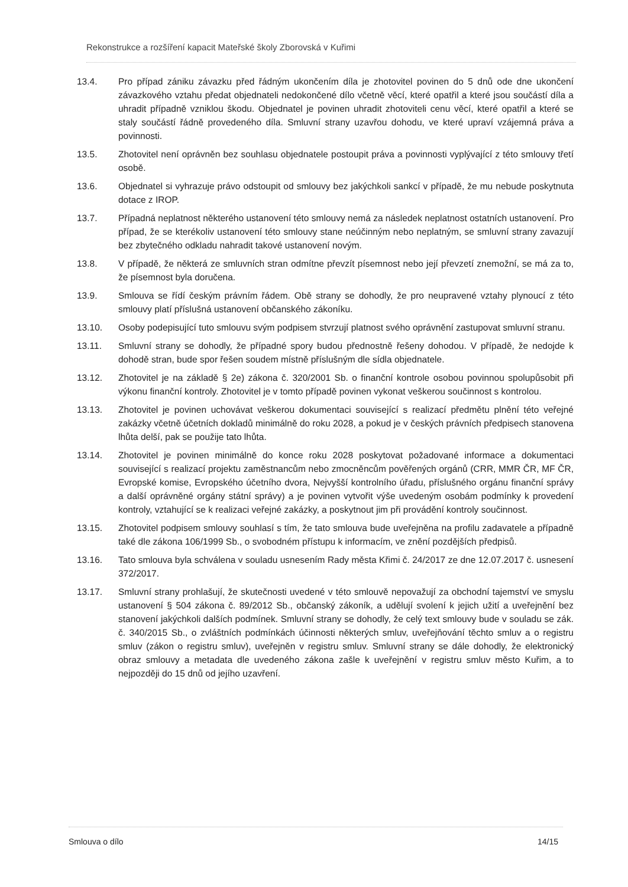Rekonstrukce a rozšíření kapacit Mateřské školy Zborovská v Kuřimi
13.4. Pro případ zániku závazku před řádným ukončením díla je zhotovitel povinen do 5 dnů ode dne ukončení závazkového vztahu předat objednateli nedokončené dílo včetně věcí, které opatřil a které jsou součástí díla a uhradit případně vzniklou škodu. Objednatel je povinen uhradit zhotoviteli cenu věcí, které opatřil a které se staly součástí řádně provedeného díla. Smluvní strany uzavřou dohodu, ve které upraví vzájemná práva a povinnosti.
13.5. Zhotovitel není oprávněn bez souhlasu objednatele postoupit práva a povinnosti vyplývající z této smlouvy třetí osobě.
13.6. Objednatel si vyhrazuje právo odstoupit od smlouvy bez jakýchkoli sankcí v případě, že mu nebude poskytnuta dotace z IROP.
13.7. Případná neplatnost některého ustanovení této smlouvy nemá za následek neplatnost ostatních ustanovení. Pro případ, že se kterékoliv ustanovení této smlouvy stane neúčinným nebo neplatným, se smluvní strany zavazují bez zbytečného odkladu nahradit takové ustanovení novým.
13.8. V případě, že některá ze smluvních stran odmítne převzít písemnost nebo její převzetí znemožní, se má za to, že písemnost byla doručena.
13.9. Smlouva se řídí českým právním řádem. Obě strany se dohodly, že pro neupravené vztahy plynoucí z této smlouvy platí příslušná ustanovení občanského zákoníku.
13.10. Osoby podepisující tuto smlouvu svým podpisem stvrzují platnost svého oprávnění zastupovat smluvní stranu.
13.11. Smluvní strany se dohodly, že případné spory budou přednostně řešeny dohodou. V případě, že nedojde k dohodě stran, bude spor řešen soudem místně příslušným dle sídla objednatele.
13.12. Zhotovitel je na základě § 2e) zákona č. 320/2001 Sb. o finanční kontrole osobou povinnou spolupůsobit při výkonu finanční kontroly. Zhotovitel je v tomto případě povinen vykonat veškerou součinnost s kontrolou.
13.13. Zhotovitel je povinen uchovávat veškerou dokumentaci související s realizací předmětu plnění této veřejné zakázky včetně účetních dokladů minimálně do roku 2028, a pokud je v českých právních předpisech stanovena lhůta delší, pak se použije tato lhůta.
13.14. Zhotovitel je povinen minimálně do konce roku 2028 poskytovat požadované informace a dokumentaci související s realizací projektu zaměstnancům nebo zmocněncům pověřených orgánů (CRR, MMR ČR, MF ČR, Evropské komise, Evropského účetního dvora, Nejvyšší kontrolního úřadu, příslušného orgánu finanční správy a další oprávněné orgány státní správy) a je povinen vytvořit výše uvedeným osobám podmínky k provedení kontroly, vztahující se k realizaci veřejné zakázky, a poskytnout jim při provádění kontroly součinnost.
13.15. Zhotovitel podpisem smlouvy souhlasí s tím, že tato smlouva bude uveřejněna na profilu zadavatele a případně také dle zákona 106/1999 Sb., o svobodném přístupu k informacím, ve znění pozdějších předpisů.
13.16. Tato smlouva byla schválena v souladu usnesením Rady města Křimi č. 24/2017 ze dne 12.07.2017 č. usnesení 372/2017.
13.17. Smluvní strany prohlašují, že skutečnosti uvedené v této smlouvě nepovažují za obchodní tajemství ve smyslu ustanovení § 504 zákona č. 89/2012 Sb., občanský zákoník, a udělují svolení k jejich užití a uveřejnění bez stanovení jakýchkoli dalších podmínek. Smluvní strany se dohodly, že celý text smlouvy bude v souladu se zák. č. 340/2015 Sb., o zvláštních podmínkách účinnosti některých smluv, uveřejňování těchto smluv a o registru smluv (zákon o registru smluv), uveřejněn v registru smluv. Smluvní strany se dále dohodly, že elektronický obraz smlouvy a metadata dle uvedeného zákona zašle k uveřejnění v registru smluv město Kuřim, a to nejpozději do 15 dnů od jejího uzavření.
Smlouva o dílo 14/15